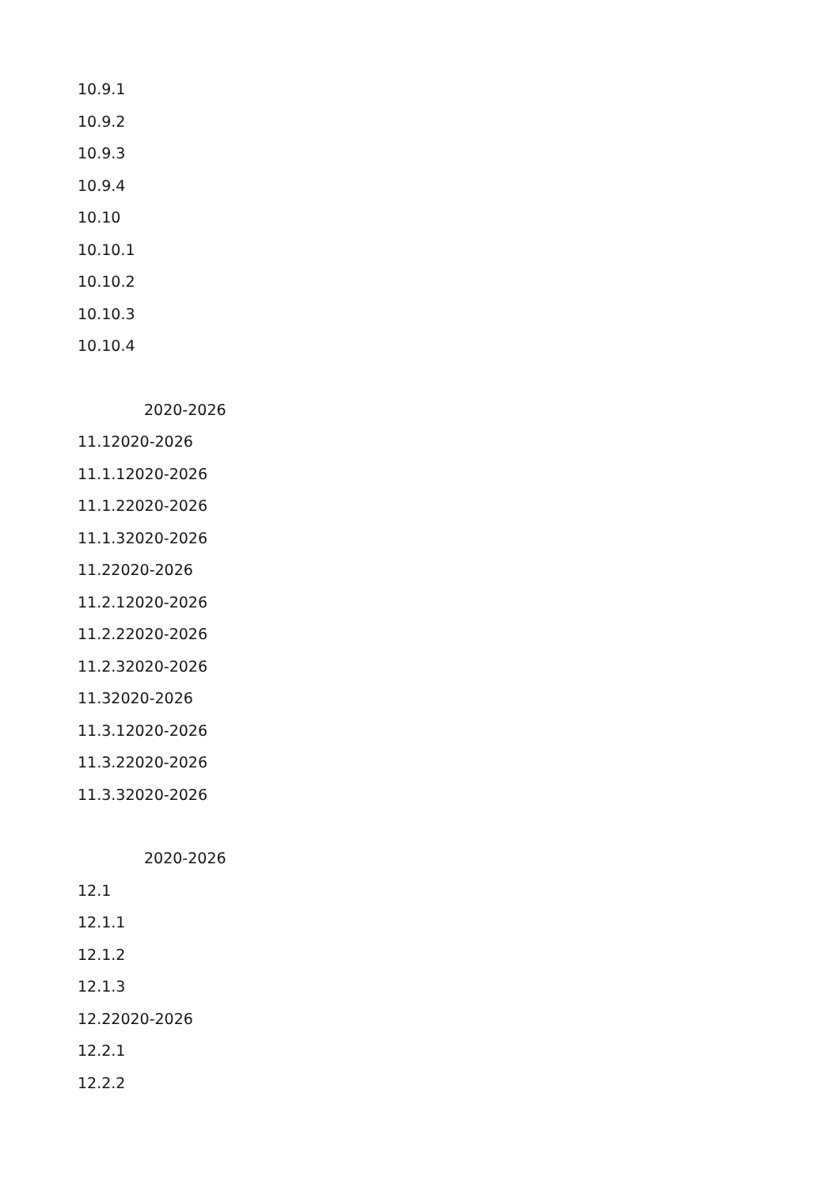10.9.1
10.9.2
10.9.3
10.9.4
10.10
10.10.1
10.10.2
10.10.3
10.10.4
2020-2026
11.12020-2026
11.1.12020-2026
11.1.22020-2026
11.1.32020-2026
11.22020-2026
11.2.12020-2026
11.2.22020-2026
11.2.32020-2026
11.32020-2026
11.3.12020-2026
11.3.22020-2026
11.3.32020-2026
2020-2026
12.1
12.1.1
12.1.2
12.1.3
12.22020-2026
12.2.1
12.2.2